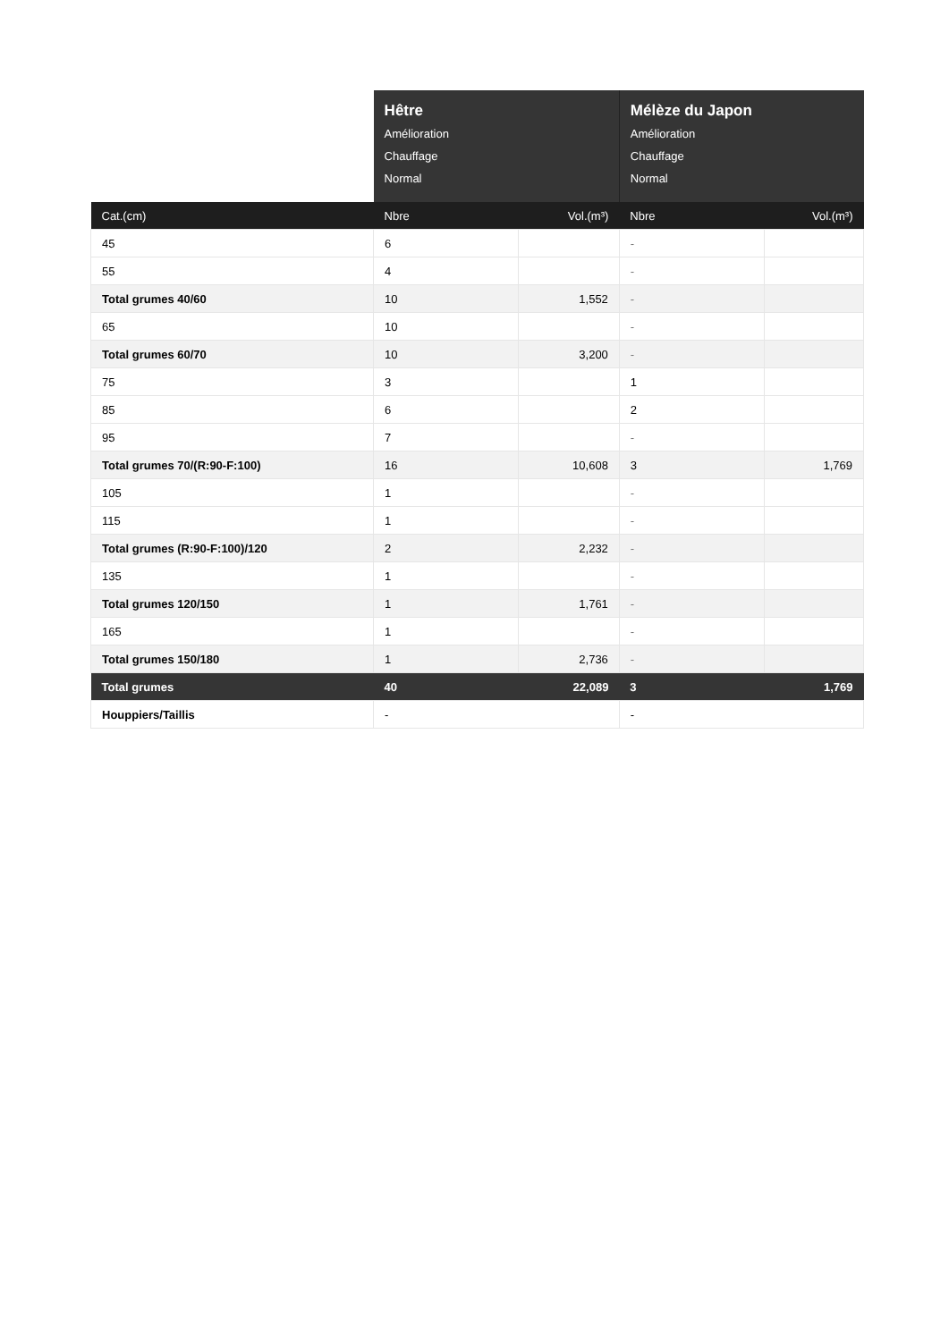| | Hêtre Amélioration Chauffage Normal | | Mélèze du Japon Amélioration Chauffage Normal | |
| --- | --- | --- | --- | --- |
| Cat.(cm) | Nbre | Vol.(m³) | Nbre | Vol.(m³) |
| 45 | 6 | | - | |
| 55 | 4 | | - | |
| Total grumes 40/60 | 10 | 1,552 | - | |
| 65 | 10 | | - | |
| Total grumes 60/70 | 10 | 3,200 | - | |
| 75 | 3 | | 1 | |
| 85 | 6 | | 2 | |
| 95 | 7 | | - | |
| Total grumes 70/(R:90-F:100) | 16 | 10,608 | 3 | 1,769 |
| 105 | 1 | | - | |
| 115 | 1 | | - | |
| Total grumes (R:90-F:100)/120 | 2 | 2,232 | - | |
| 135 | 1 | | - | |
| Total grumes 120/150 | 1 | 1,761 | - | |
| 165 | 1 | | - | |
| Total grumes 150/180 | 1 | 2,736 | - | |
| Total grumes | 40 | 22,089 | 3 | 1,769 |
| Houppiers/Taillis | - | | - | |